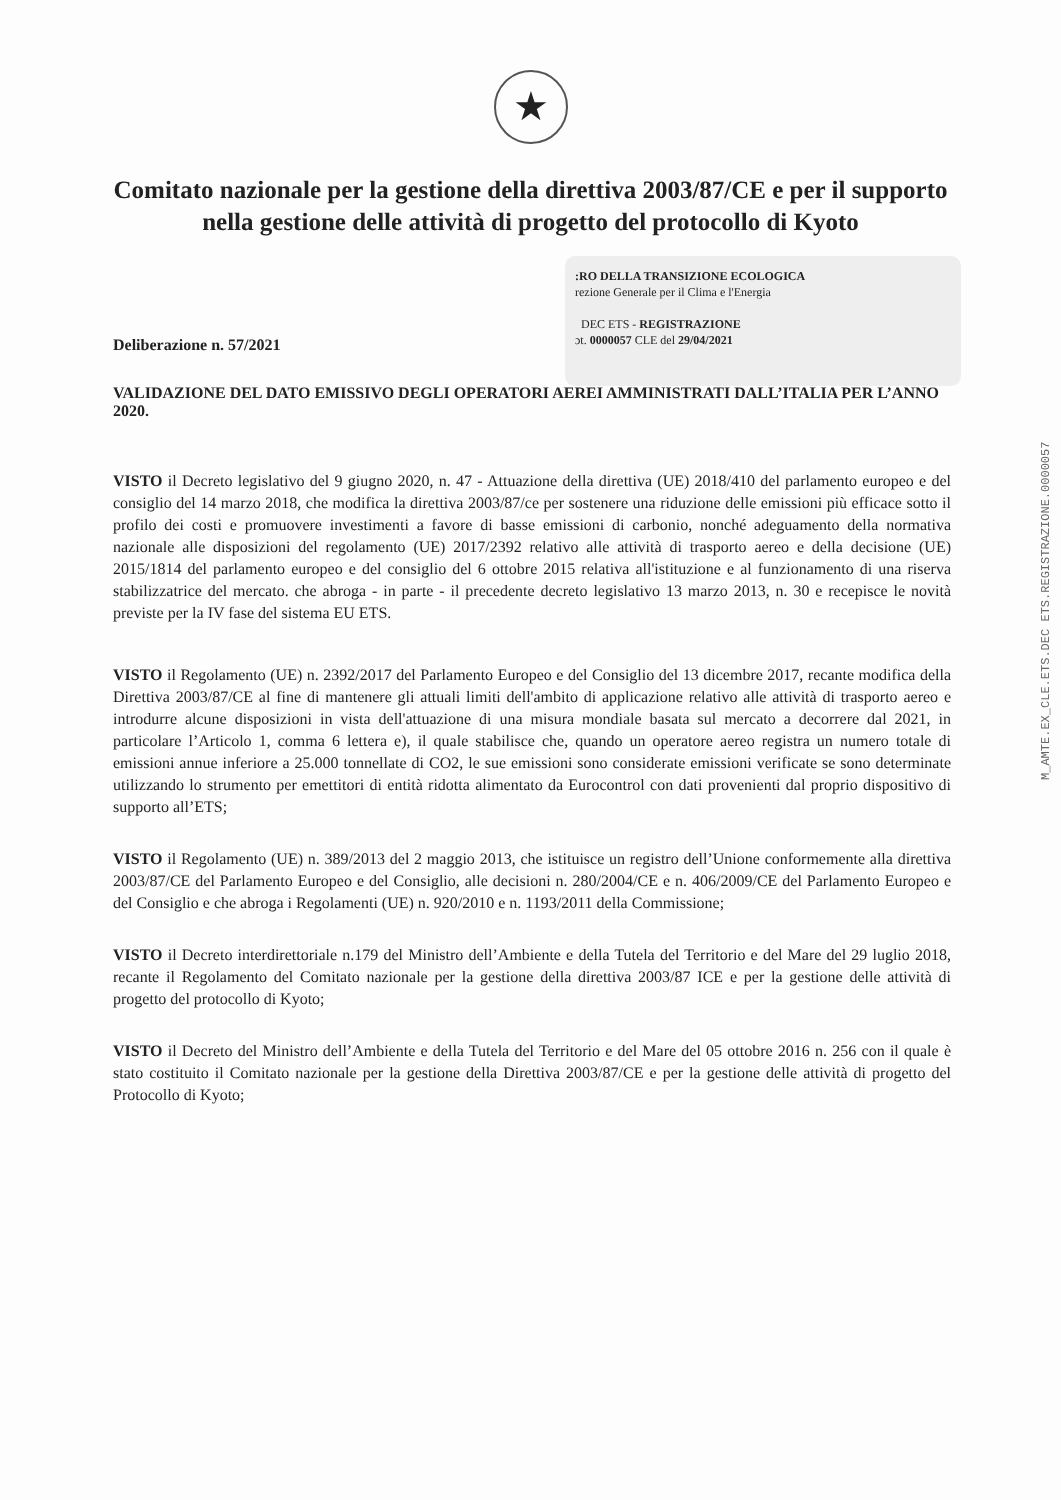★
Comitato nazionale per la gestione della direttiva 2003/87/CE e per il supporto nella gestione delle attività di progetto del protocollo di Kyoto
:RO DELLA TRANSIZIONE ECOLOGICA
rezione Generale per il Clima e l'Energia
DEC ETS - REGISTRAZIONE
ɔt. 0000057 CLE del 29/04/2021
Deliberazione n. 57/2021
VALIDAZIONE DEL DATO EMISSIVO DEGLI OPERATORI AEREI AMMINISTRATI DALL’ITALIA PER L’ANNO 2020.
VISTO il Decreto legislativo del 9 giugno 2020, n. 47 - Attuazione della direttiva (UE) 2018/410 del parlamento europeo e del consiglio del 14 marzo 2018, che modifica la direttiva 2003/87/ce per sostenere una riduzione delle emissioni più efficace sotto il profilo dei costi e promuovere investimenti a favore di basse emissioni di carbonio, nonché adeguamento della normativa nazionale alle disposizioni del regolamento (UE) 2017/2392 relativo alle attività di trasporto aereo e della decisione (UE) 2015/1814 del parlamento europeo e del consiglio del 6 ottobre 2015 relativa all'istituzione e al funzionamento di una riserva stabilizzatrice del mercato. che abroga - in parte - il precedente decreto legislativo 13 marzo 2013, n. 30 e recepisce le novità previste per la IV fase del sistema EU ETS.
VISTO il Regolamento (UE) n. 2392/2017 del Parlamento Europeo e del Consiglio del 13 dicembre 2017, recante modifica della Direttiva 2003/87/CE al fine di mantenere gli attuali limiti dell'ambito di applicazione relativo alle attività di trasporto aereo e introdurre alcune disposizioni in vista dell'attuazione di una misura mondiale basata sul mercato a decorrere dal 2021, in particolare l’Articolo 1, comma 6 lettera e), il quale stabilisce che, quando un operatore aereo registra un numero totale di emissioni annue inferiore a 25.000 tonnellate di CO2, le sue emissioni sono considerate emissioni verificate se sono determinate utilizzando lo strumento per emettitori di entità ridotta alimentato da Eurocontrol con dati provenienti dal proprio dispositivo di supporto all’ETS;
VISTO il Regolamento (UE) n. 389/2013 del 2 maggio 2013, che istituisce un registro dell’Unione conformemente alla direttiva 2003/87/CE del Parlamento Europeo e del Consiglio, alle decisioni n. 280/2004/CE e n. 406/2009/CE del Parlamento Europeo e del Consiglio e che abroga i Regolamenti (UE) n. 920/2010 e n. 1193/2011 della Commissione;
VISTO il Decreto interdirettoriale n.179 del Ministro dell’Ambiente e della Tutela del Territorio e del Mare del 29 luglio 2018, recante il Regolamento del Comitato nazionale per la gestione della direttiva 2003/87 ICE e per la gestione delle attività di progetto del protocollo di Kyoto;
VISTO il Decreto del Ministro dell’Ambiente e della Tutela del Territorio e del Mare del 05 ottobre 2016 n. 256 con il quale è stato costituito il Comitato nazionale per la gestione della Direttiva 2003/87/CE e per la gestione delle attività di progetto del Protocollo di Kyoto;
M_AMTE.EX_CLE.ETS.DEC ETS.REGISTRAZIONE.0000057